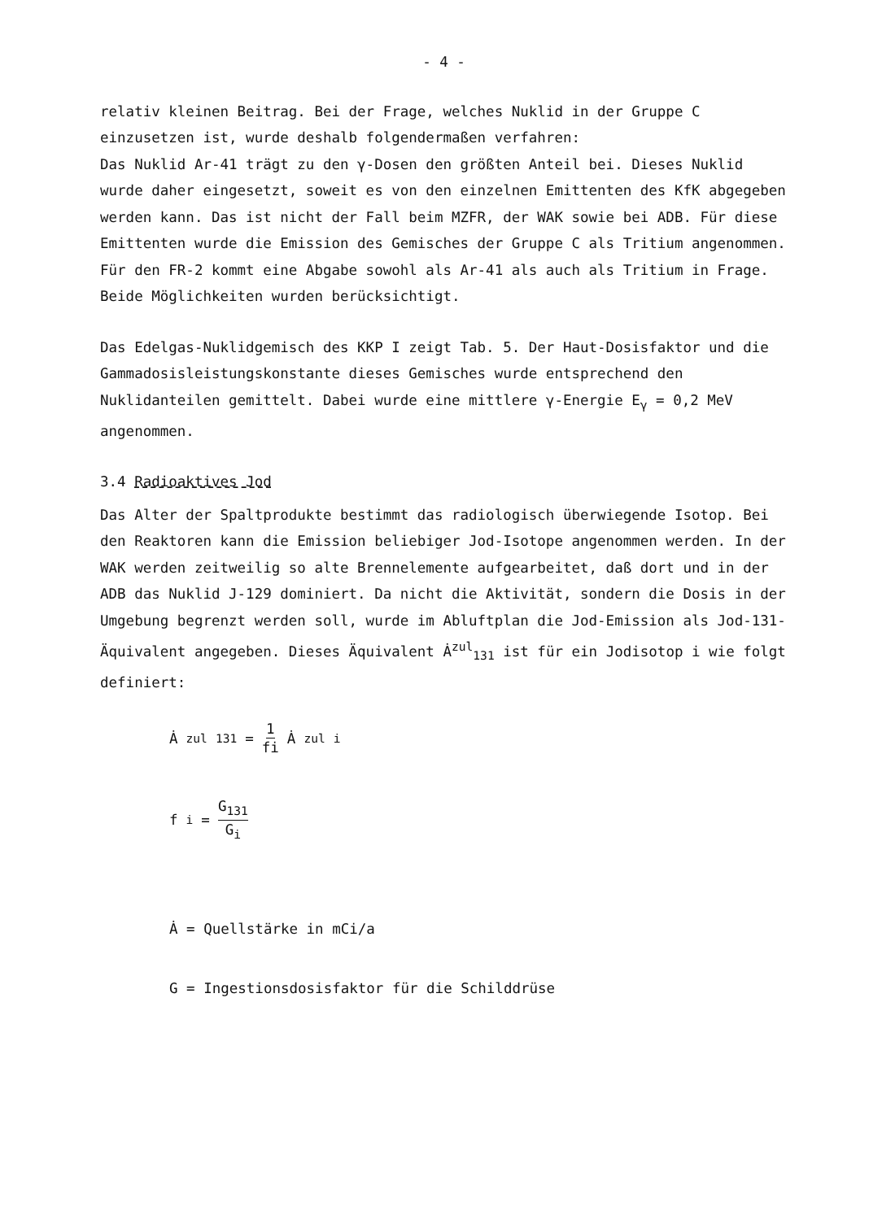- 4 -
relativ kleinen Beitrag. Bei der Frage, welches Nuklid in der Gruppe C einzusetzen ist, wurde deshalb folgendermaßen verfahren:
Das Nuklid Ar-41 trägt zu den γ-Dosen den größten Anteil bei. Dieses Nuklid wurde daher eingesetzt, soweit es von den einzelnen Emittenten des KfK abgegeben werden kann. Das ist nicht der Fall beim MZFR, der WAK sowie bei ADB. Für diese Emittenten wurde die Emission des Gemisches der Gruppe C als Tritium angenommen. Für den FR-2 kommt eine Abgabe sowohl als Ar-41 als auch als Tritium in Frage. Beide Möglichkeiten wurden berücksichtigt.
Das Edelgas-Nuklidgemisch des KKP I zeigt Tab. 5. Der Haut-Dosisfaktor und die Gammadosisleistungskonstante dieses Gemisches wurde entsprechend den Nuklidanteilen gemittelt. Dabei wurde eine mittlere γ-Energie E<sub>γ</sub> = 0,2 MeV angenommen.
3.4 Radioaktives Jod
Das Alter der Spaltprodukte bestimmt das radiologisch überwiegende Isotop. Bei den Reaktoren kann die Emission beliebiger Jod-Isotope angenommen werden. In der WAK werden zeitweilig so alte Brennelemente aufgearbeitet, daß dort und in der ADB das Nuklid J-129 dominiert. Da nicht die Aktivität, sondern die Dosis in der Umgebung begrenzt werden soll, wurde im Abluftplan die Jod-Emission als Jod-131-Äquivalent angegeben. Dieses Äquivalent Ȧ<sup>zul</sup><sub>131</sub> ist für ein Jodisotop i wie folgt definiert:
Ȧ<sup>zul</sup><sub>131</sub> = 1 fi Ȧ<sup>zul</sup><sub>i</sub>
f<sub>i</sub> = G<sub>131</sub> G<sub>i</sub>
Ȧ = Quellstärke in mCi/a
G = Ingestionsdosisfaktor für die Schilddrüse